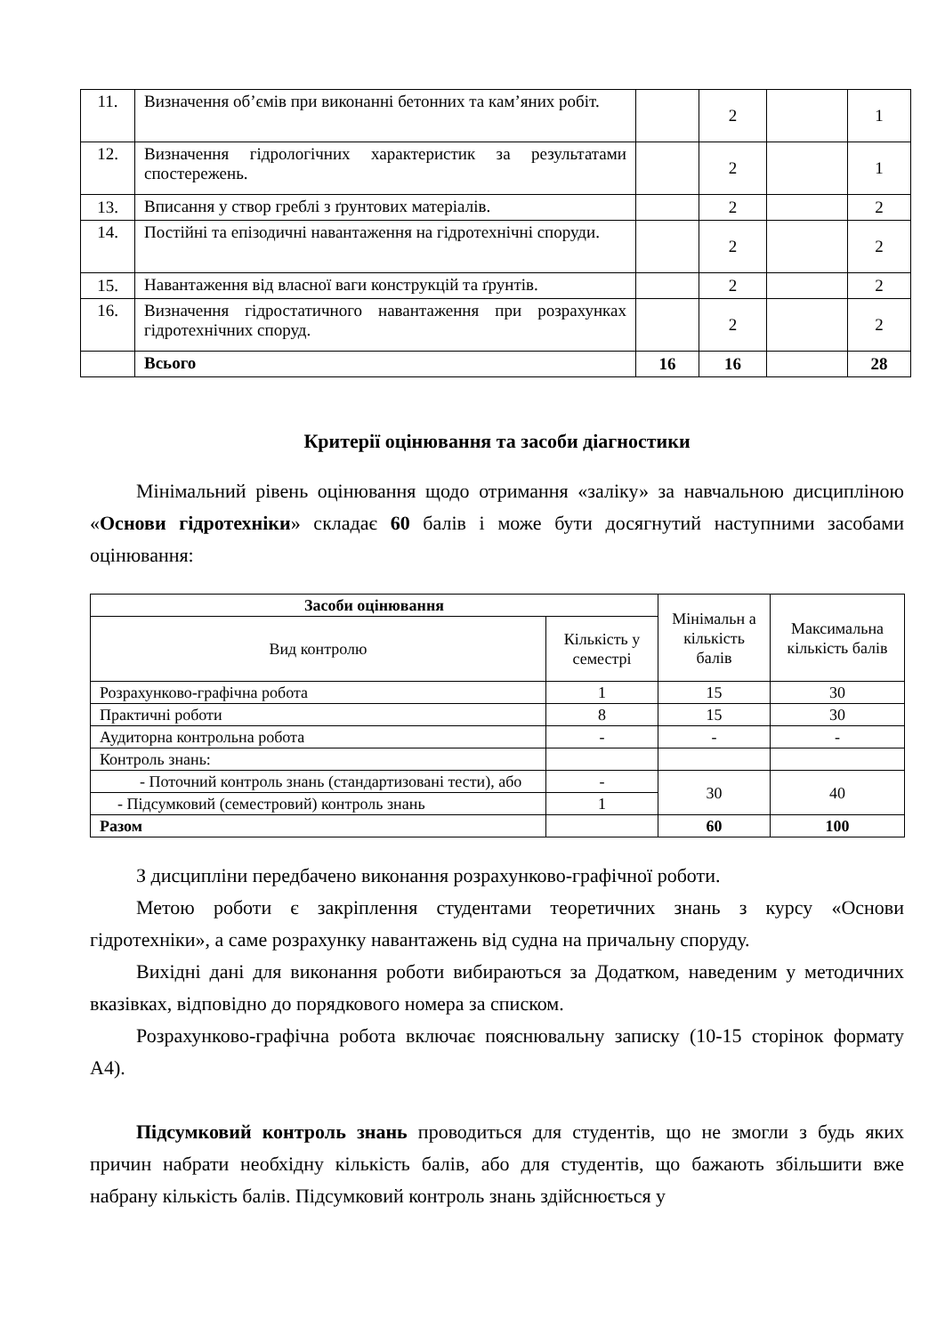| 11. | Визначення об’ємів при виконанні бетонних та кам’яних робіт. | | 2 | | 1 |
| 12. | Визначення гідрологічних характеристик за результатами спостережень. | | 2 | | 1 |
| 13. | Вписання у створ греблі з ґрунтових матеріалів. | | 2 | | 2 |
| 14. | Постійні та епізодичні навантаження на гідротехнічні споруди. | | 2 | | 2 |
| 15. | Навантаження від власної ваги конструкцій та ґрунтів. | | 2 | | 2 |
| 16. | Визначення гідростатичного навантаження при розрахунках гідротехнічних споруд. | | 2 | | 2 |
| | Всього | 16 | 16 | | 28 |
Критерії оцінювання та засоби діагностики
Мінімальний рівень оцінювання щодо отримання «заліку» за навчальною дисципліною «Основи гідротехніки» складає 60 балів і може бути досягнутий наступними засобами оцінювання:
| Засоби оцінювання | | Мінімальн а кількість балів | Максимальна кількість балів |
| --- | --- | --- | --- |
| Вид контролю | Кількість у семестрі | | |
| Розрахунково-графічна робота | 1 | 15 | 30 |
| Практичні роботи | 8 | 15 | 30 |
| Аудиторна контрольна робота | - | - | - |
| Контроль знань: | | | |
| - Поточний контроль знань (стандартизовані тести), або | - | 30 | 40 |
| - Підсумковий (семестровий) контроль знань | 1 | | |
| Разом | | 60 | 100 |
З дисципліни передбачено виконання розрахунково-графічної роботи.
Метою роботи є закріплення студентами теоретичних знань з курсу «Основи гідротехніки», а саме розрахунку навантажень від судна на причальну споруду.
Вихідні дані для виконання роботи вибираються за Додатком, наведеним у методичних вказівках, відповідно до порядкового номера за списком.
Розрахунково-графічна робота включає пояснювальну записку (10-15 сторінок формату А4).
Підсумковий контроль знань проводиться для студентів, що не змогли з будь яких причин набрати необхідну кількість балів, або для студентів, що бажають збільшити вже набрану кількість балів. Підсумковий контроль знань здійснюється у